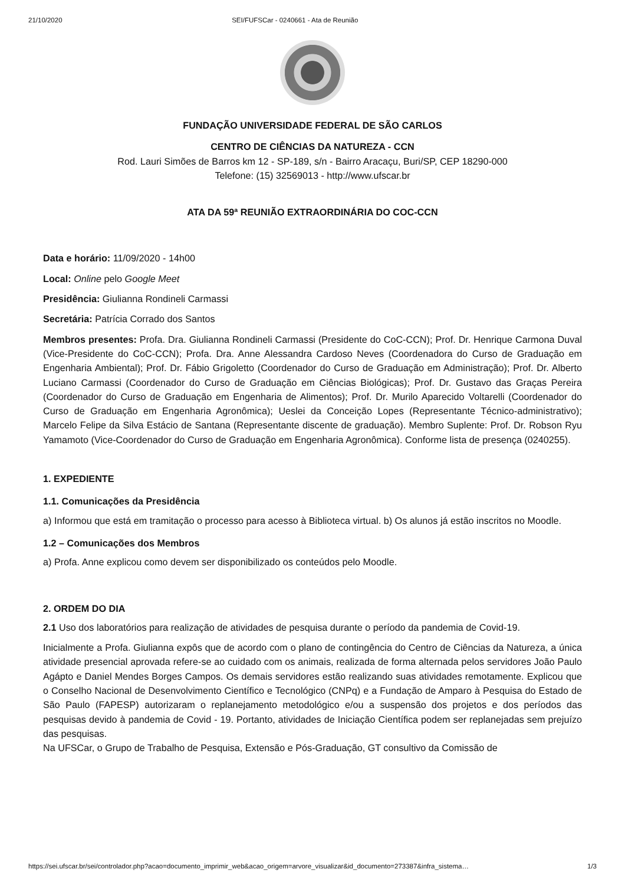21/10/2020 SEI/FUFSCar - 0240661 - Ata de Reunião
FUNDAÇÃO UNIVERSIDADE FEDERAL DE SÃO CARLOS
CENTRO DE CIÊNCIAS DA NATUREZA - CCN
Rod. Lauri Simões de Barros km 12 - SP-189, s/n - Bairro Aracaçu, Buri/SP, CEP 18290-000
Telefone: (15) 32569013 - http://www.ufscar.br
ATA DA 59ª REUNIÃO EXTRAORDINÁRIA DO COC-CCN
Data e horário: 11/09/2020 - 14h00
Local: Online pelo Google Meet
Presidência: Giulianna Rondineli Carmassi
Secretária: Patrícia Corrado dos Santos
Membros presentes: Profa. Dra. Giulianna Rondineli Carmassi (Presidente do CoC-CCN); Prof. Dr. Henrique Carmona Duval (Vice-Presidente do CoC-CCN); Profa. Dra. Anne Alessandra Cardoso Neves (Coordenadora do Curso de Graduação em Engenharia Ambiental); Prof. Dr. Fábio Grigoletto (Coordenador do Curso de Graduação em Administração); Prof. Dr. Alberto Luciano Carmassi (Coordenador do Curso de Graduação em Ciências Biológicas); Prof. Dr. Gustavo das Graças Pereira (Coordenador do Curso de Graduação em Engenharia de Alimentos); Prof. Dr. Murilo Aparecido Voltarelli (Coordenador do Curso de Graduação em Engenharia Agronômica); Ueslei da Conceição Lopes (Representante Técnico-administrativo); Marcelo Felipe da Silva Estácio de Santana (Representante discente de graduação). Membro Suplente: Prof. Dr. Robson Ryu Yamamoto (Vice-Coordenador do Curso de Graduação em Engenharia Agronômica). Conforme lista de presença (0240255).
1. EXPEDIENTE
1.1. Comunicações da Presidência
a) Informou que está em tramitação o processo para acesso à Biblioteca virtual. b) Os alunos já estão inscritos no Moodle.
1.2 – Comunicações dos Membros
a) Profa. Anne explicou como devem ser disponibilizado os conteúdos pelo Moodle.
2. ORDEM DO DIA
2.1 Uso dos laboratórios para realização de atividades de pesquisa durante o período da pandemia de Covid-19.
Inicialmente a Profa. Giulianna expôs que de acordo com o plano de contingência do Centro de Ciências da Natureza, a única atividade presencial aprovada refere-se ao cuidado com os animais, realizada de forma alternada pelos servidores João Paulo Agápto e Daniel Mendes Borges Campos. Os demais servidores estão realizando suas atividades remotamente. Explicou que o Conselho Nacional de Desenvolvimento Científico e Tecnológico (CNPq) e a Fundação de Amparo à Pesquisa do Estado de São Paulo (FAPESP) autorizaram o replanejamento metodológico e/ou a suspensão dos projetos e dos períodos das pesquisas devido à pandemia de Covid - 19. Portanto, atividades de Iniciação Científica podem ser replanejadas sem prejuízo das pesquisas.
Na UFSCar, o Grupo de Trabalho de Pesquisa, Extensão e Pós-Graduação, GT consultivo da Comissão de
https://sei.ufscar.br/sei/controlador.php?acao=documento_imprimir_web&acao_origem=arvore_visualizar&id_documento=273387&infra_sistema… 1/3